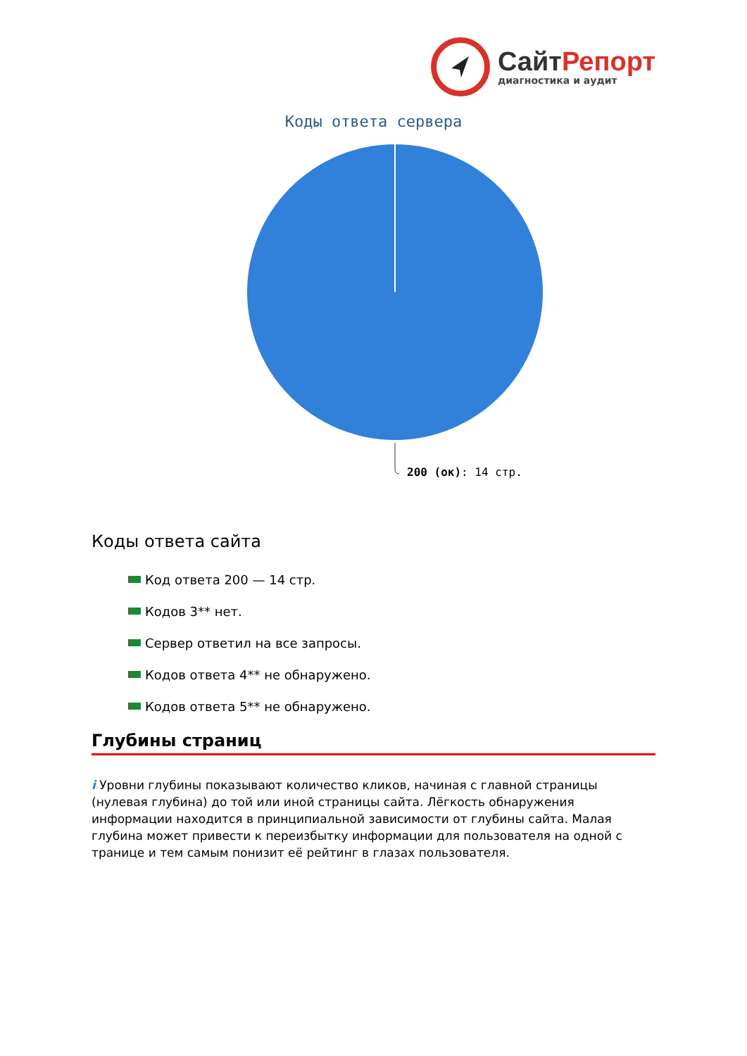Сайт Репорт
диагностика и аудит
Коды ответа сервера
200 (ок): 14 стр.
Коды ответа сайта
Код ответа 200 — 14 стр.
Кодов 3** нет.
Сервер ответил на все запросы.
Кодов ответа 4** не обнаружено.
Кодов ответа 5** не обнаружено.
Глубины страниц
i Уровни глубины показывают количество кликов, начиная с главной страницы (нулевая глубина) до той или иной страницы сайта. Лёгкость обнаружения информации находится в принципиальной зависимости от глубины сайта. Малая глубина может привести к переизбытку информации для пользователя на одной с транице и тем самым понизит её рейтинг в глазах пользователя.